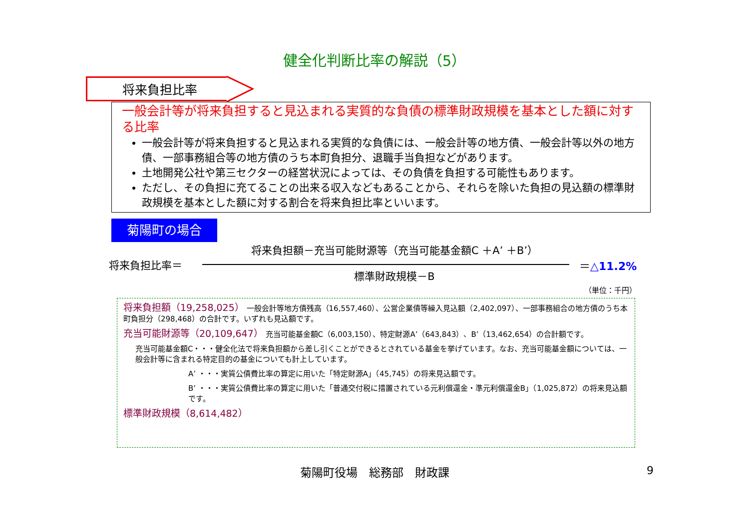健全化判断比率の解説（5）
将来負担比率
一般会計等が将来負担すると見込まれる実質的な負債の標準財政規模を基本とした額に対する比率
一般会計等が将来負担すると見込まれる実質的な負債には、一般会計等の地方債、一般会計等以外の地方債、一部事務組合等の地方債のうち本町負担分、退職手当負担などがあります。
土地開発公社や第三セクターの経営状況によっては、その負債を負担する可能性もあります。
ただし、その負担に充てることの出来る収入などもあることから、それらを除いた負担の見込額の標準財政規模を基本とした額に対する割合を将来負担比率といいます。
菊陽町の場合
将来負担額－充当可能財源等（充当可能基金額C ＋A’ ＋B’）
将来負担比率＝ ＝△11.2%
標準財政規模－B
（単位：千円）
将来負担額（19,258,025） 一般会計等地方債残高（16,557,460）、公営企業債等繰入見込額（2,402,097）、一部事務組合の地方債のうち本町負担分（298,468）の合計です。いずれも見込額です。
充当可能財源等（20,109,647） 充当可能基金額C（6,003,150）、特定財源A’（643,843）、B’（13,462,654）の合計額です。
充当可能基金額C・・・健全化法で将来負担額から差し引くことができるとされている基金を挙げています。なお、充当可能基金額については、一般会計等に含まれる特定目的の基金についても計上しています。
A’ ・・・実質公債費比率の算定に用いた「特定財源A」（45,745）の将来見込額です。
B’ ・・・実質公債費比率の算定に用いた「普通交付税に措置されている元利償還金・準元利償還金B」（1,025,872）の将来見込額です。
標準財政規模（8,614,482）
菊陽町役場　総務部　財政課 9